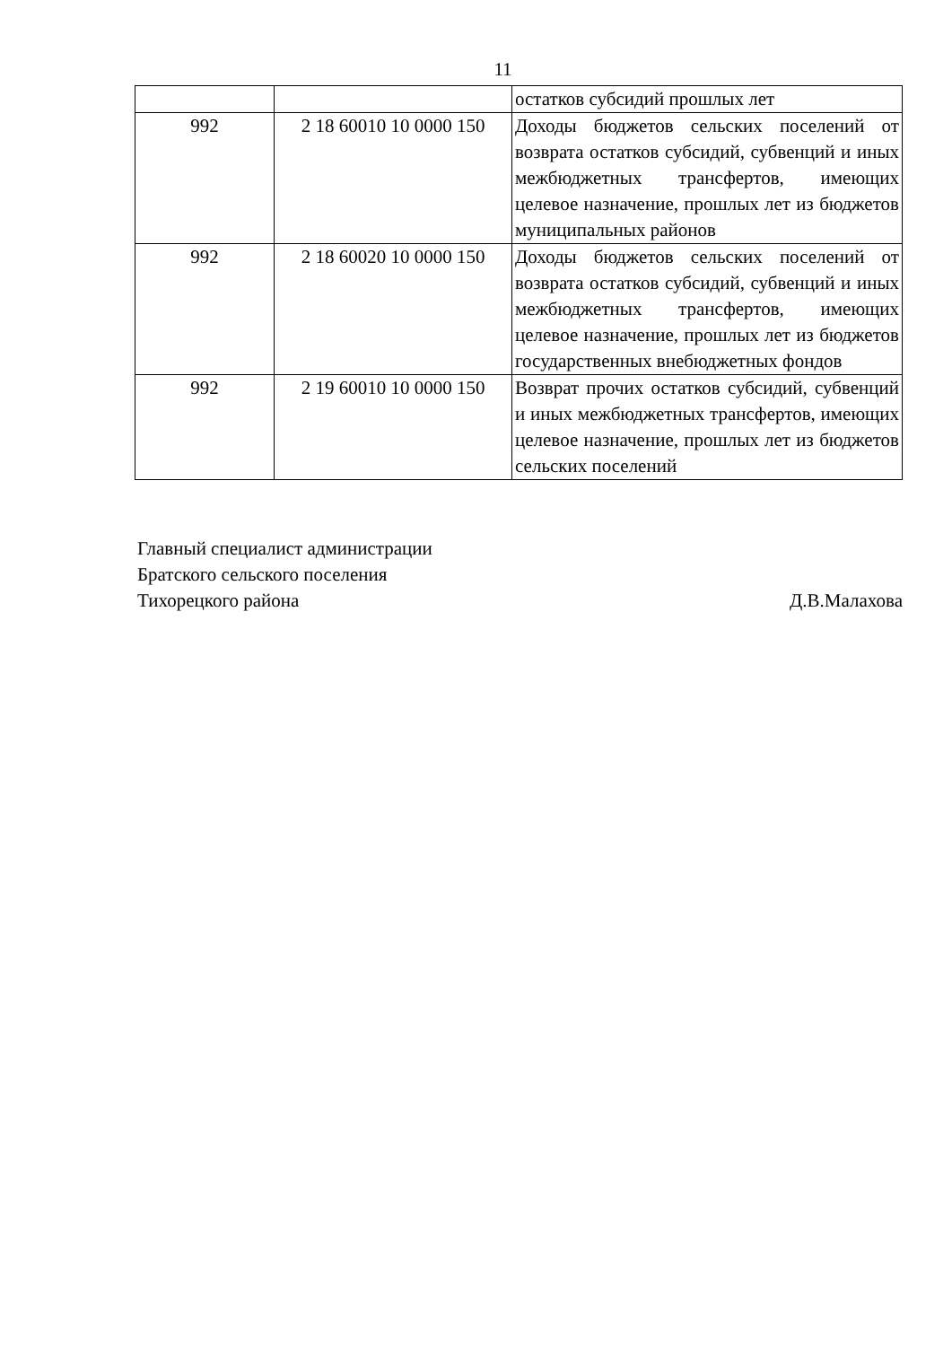11
| | | остатков субсидий прошлых лет |
| 992 | 2 18 60010 10 0000 150 | Доходы бюджетов сельских поселений от возврата остатков субсидий, субвенций и иных межбюджетных трансфертов, имеющих целевое назначение, прошлых лет из бюджетов муниципальных районов |
| 992 | 2 18 60020 10 0000 150 | Доходы бюджетов сельских поселений от возврата остатков субсидий, субвенций и иных межбюджетных трансфертов, имеющих целевое назначение, прошлых лет из бюджетов государственных внебюджетных фондов |
| 992 | 2 19 60010 10 0000 150 | Возврат прочих остатков субсидий, субвенций и иных межбюджетных трансфертов, имеющих целевое назначение, прошлых лет из бюджетов сельских поселений |
Главный специалист администрации
Братского сельского поселения
Тихорецкого района Д.В.Малахова